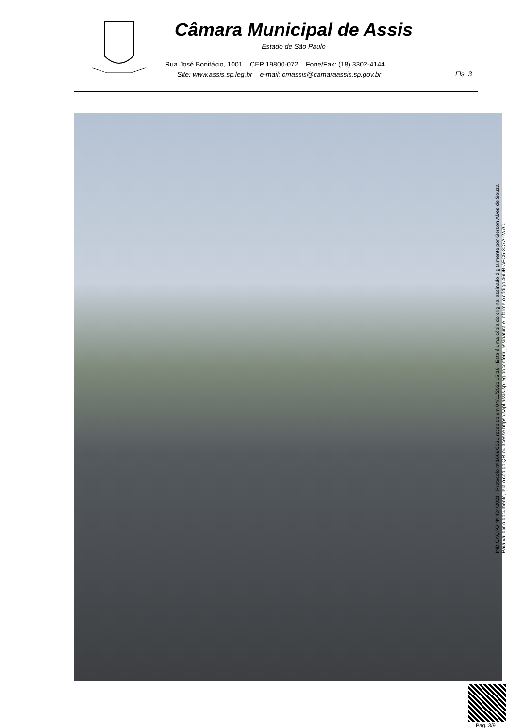Câmara Municipal de Assis
Estado de São Paulo
Rua José Bonifácio, 1001 – CEP 19800-072 – Fone/Fax: (18) 3302-4144
Site: www.assis.sp.leg.br – e-mail: cmassis@camaraassis.sp.gov.br
Fls. 3
INDICAÇÃO Nº 424/2021 - Protocolo nº 1669/2021 recebido em 04/11/2021 15:16 - Esta é uma cópia do original assinado digitalmente por Gerson Alves de Souza
Para validar o documento, leia o código QR ou acesse https://sapl.assis.sp.leg.br/conferir_assinatura e informe o código 46DB-AFC5-3C7A-2A7C.
Pag. 3/9